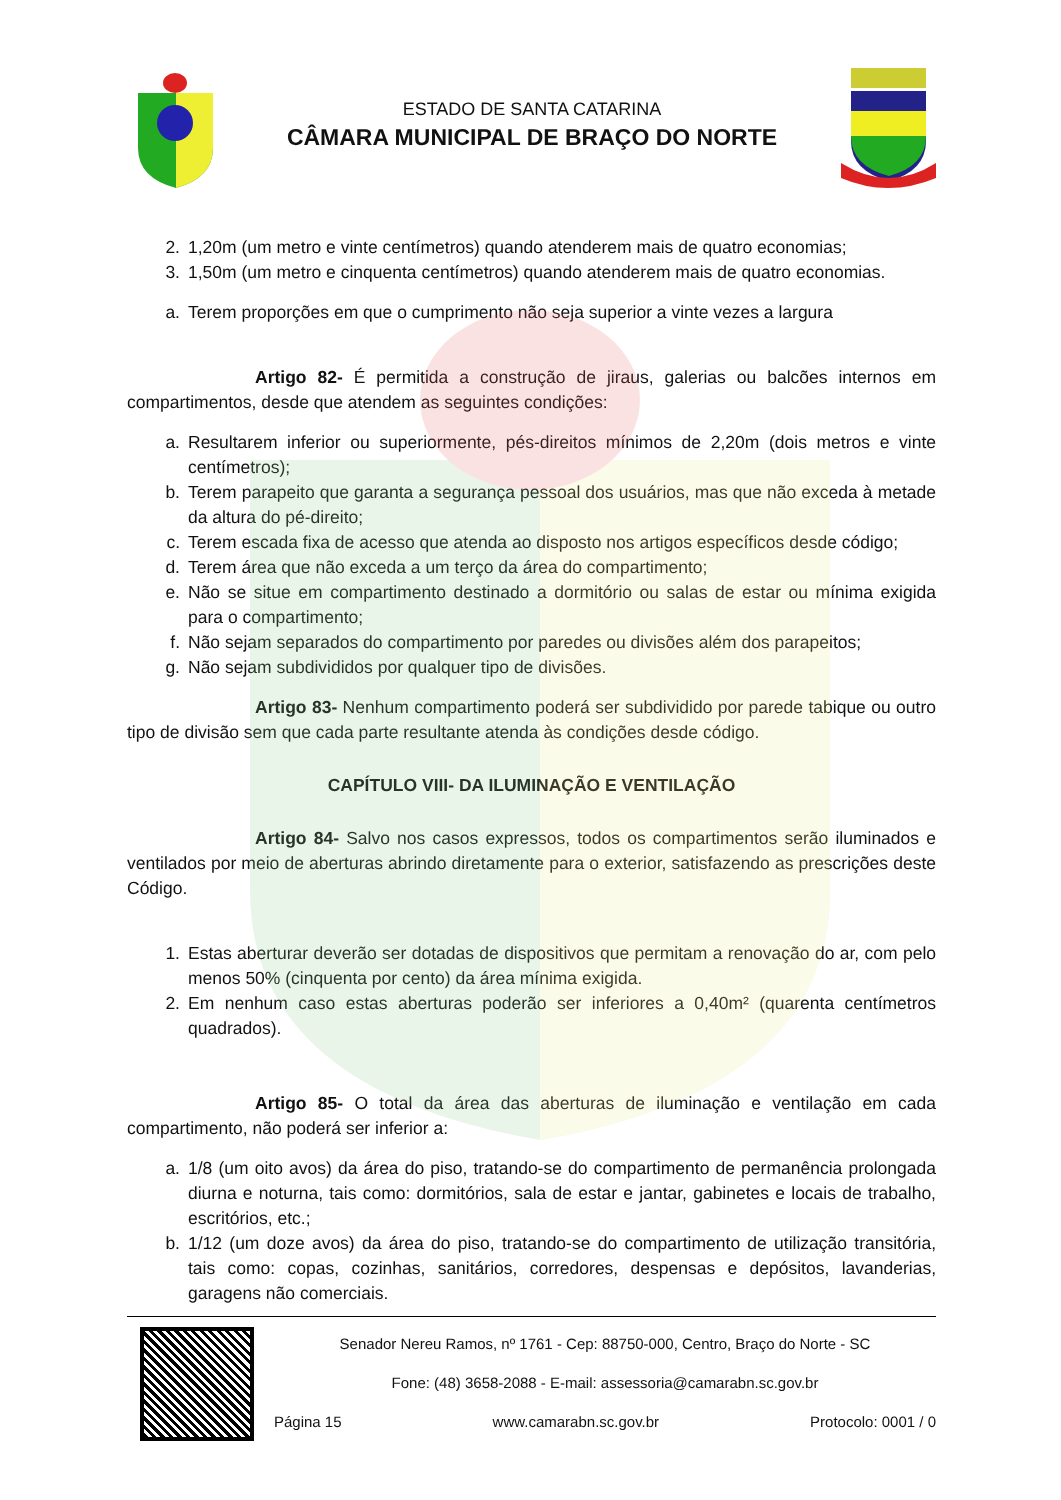ESTADO DE SANTA CATARINA
CÂMARA MUNICIPAL DE BRAÇO DO NORTE
2. 1,20m (um metro e vinte centímetros) quando atenderem mais de quatro economias;
3. 1,50m (um metro e cinquenta centímetros) quando atenderem mais de quatro economias.
a. Terem proporções em que o cumprimento não seja superior a vinte vezes a largura
Artigo 82- É permitida a construção de jiraus, galerias ou balcões internos em compartimentos, desde que atendem as seguintes condições:
a. Resultarem inferior ou superiormente, pés-direitos mínimos de 2,20m (dois metros e vinte centímetros);
b. Terem parapeito que garanta a segurança pessoal dos usuários, mas que não exceda à metade da altura do pé-direito;
c. Terem escada fixa de acesso que atenda ao disposto nos artigos específicos desde código;
d. Terem área que não exceda a um terço da área do compartimento;
e. Não se situe em compartimento destinado a dormitório ou salas de estar ou mínima exigida para o compartimento;
f. Não sejam separados do compartimento por paredes ou divisões além dos parapeitos;
g. Não sejam subdivididos por qualquer tipo de divisões.
Artigo 83- Nenhum compartimento poderá ser subdividido por parede tabique ou outro tipo de divisão sem que cada parte resultante atenda às condições desde código.
CAPÍTULO VIII- DA ILUMINAÇÃO E VENTILAÇÃO
Artigo 84- Salvo nos casos expressos, todos os compartimentos serão iluminados e ventilados por meio de aberturas abrindo diretamente para o exterior, satisfazendo as prescrições deste Código.
1. Estas aberturar deverão ser dotadas de dispositivos que permitam a renovação do ar, com pelo menos 50% (cinquenta por cento) da área mínima exigida.
2. Em nenhum caso estas aberturas poderão ser inferiores a 0,40m² (quarenta centímetros quadrados).
Artigo 85- O total da área das aberturas de iluminação e ventilação em cada compartimento, não poderá ser inferior a:
a. 1/8 (um oito avos) da área do piso, tratando-se do compartimento de permanência prolongada diurna e noturna, tais como: dormitórios, sala de estar e jantar, gabinetes e locais de trabalho, escritórios, etc.;
b. 1/12 (um doze avos) da área do piso, tratando-se do compartimento de utilização transitória, tais como: copas, cozinhas, sanitários, corredores, despensas e depósitos, lavanderias, garagens não comerciais.
Senador Nereu Ramos, nº 1761 - Cep: 88750-000, Centro, Braço do Norte - SC
Fone: (48) 3658-2088 - E-mail: assessoria@camarabn.sc.gov.br
Página 15 www.camarabn.sc.gov.br Protocolo: 0001 / 0